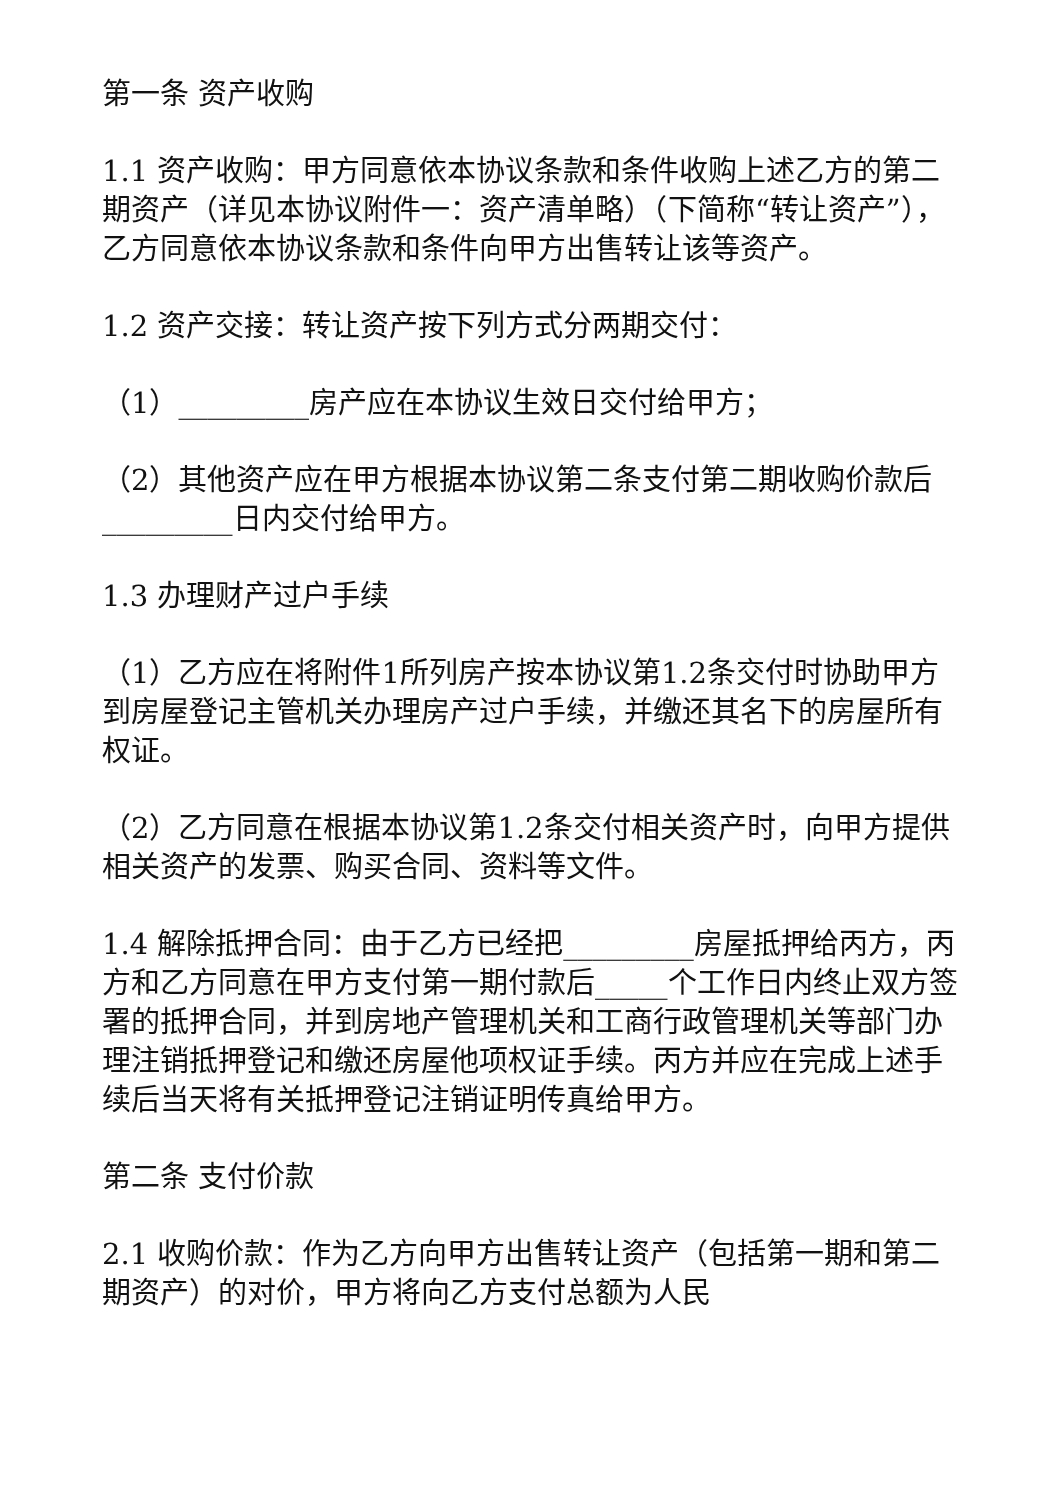第一条 资产收购
1.1 资产收购：甲方同意依本协议条款和条件收购上述乙方的第二期资产（详见本协议附件一：资产清单略）（下简称“转让资产”），乙方同意依本协议条款和条件向甲方出售转让该等资产。
1.2 资产交接：转让资产按下列方式分两期交付：
（1）_________房产应在本协议生效日交付给甲方；
（2）其他资产应在甲方根据本协议第二条支付第二期收购价款后_________日内交付给甲方。
1.3 办理财产过户手续
（1）乙方应在将附件1所列房产按本协议第1.2条交付时协助甲方到房屋登记主管机关办理房产过户手续，并缴还其名下的房屋所有权证。
（2）乙方同意在根据本协议第1.2条交付相关资产时，向甲方提供相关资产的发票、购买合同、资料等文件。
1.4 解除抵押合同：由于乙方已经把_________房屋抵押给丙方，丙方和乙方同意在甲方支付第一期付款后_____个工作日内终止双方签署的抵押合同，并到房地产管理机关和工商行政管理机关等部门办理注销抵押登记和缴还房屋他项权证手续。丙方并应在完成上述手续后当天将有关抵押登记注销证明传真给甲方。
第二条 支付价款
2.1 收购价款：作为乙方向甲方出售转让资产（包括第一期和第二期资产）的对价，甲方将向乙方支付总额为人民